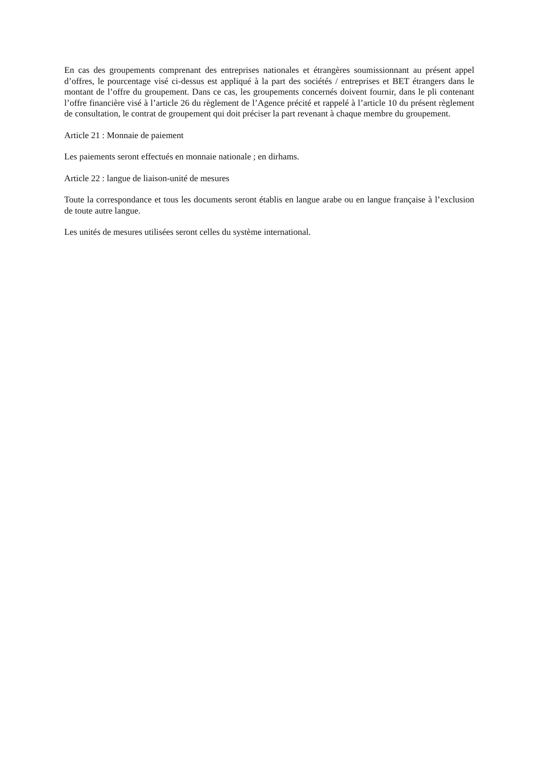En cas des groupements comprenant des entreprises nationales et étrangères soumissionnant au présent appel d’offres, le pourcentage visé ci-dessus est appliqué à la part des sociétés / entreprises et BET étrangers dans le montant de l’offre du groupement. Dans ce cas, les groupements concernés doivent fournir, dans le pli contenant l’offre financière visé à l’article 26 du règlement de l’Agence précité et rappelé à l’article 10 du présent règlement de consultation, le contrat de groupement qui doit préciser la part revenant à chaque membre du groupement.
Article 21 : Monnaie de paiement
Les paiements seront effectués en monnaie nationale ; en dirhams.
Article 22 : langue de liaison-unité de mesures
Toute la correspondance et tous les documents seront établis en langue arabe ou en langue française à l’exclusion de toute autre langue.
Les unités de mesures utilisées seront celles du système international.